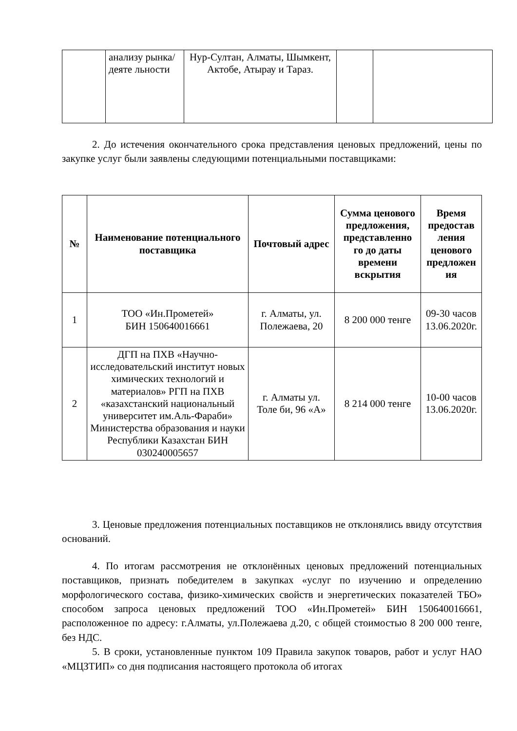| | анализу рынка/деяте льности | Нур-Султан, Алматы, Шымкент, Актобе, Атырау и Тараз. | | |
2. До истечения окончательного срока представления ценовых предложений, цены по закупке услуг были заявлены следующими потенциальными поставщиками:
| № | Наименование потенциального поставщика | Почтовый адрес | Сумма ценового предложения, представленно го до даты времени вскрытия | Время предостав ления ценового предложен ия |
| --- | --- | --- | --- | --- |
| 1 | ТОО «Ин.Прометей» БИН 150640016661 | г. Алматы, ул. Полежаева, 20 | 8 200 000 тенге | 09-30 часов 13.06.2020г. |
| 2 | ДГП на ПХВ «Научно-исследовательский институт новых химических технологий и материалов» РГП на ПХВ «казахстанский национальный университет им.Аль-Фараби» Министерства образования и науки Республики Казахстан БИН 030240005657 | г. Алматы ул. Толе би, 96 «А» | 8 214 000 тенге | 10-00 часов 13.06.2020г. |
3. Ценовые предложения потенциальных поставщиков не отклонялись ввиду отсутствия оснований.
4. По итогам рассмотрения не отклонённых ценовых предложений потенциальных поставщиков, признать победителем в закупках «услуг по изучению и определению морфологического состава, физико-химических свойств и энергетических показателей ТБО» способом запроса ценовых предложений ТОО «Ин.Прометей» БИН 150640016661, расположенное по адресу: г.Алматы, ул.Полежаева д.20, с общей стоимостью 8 200 000 тенге, без НДС.
5. В сроки, установленные пунктом 109 Правила закупок товаров, работ и услуг НАО «МЦЗТИП» со дня подписания настоящего протокола об итогах